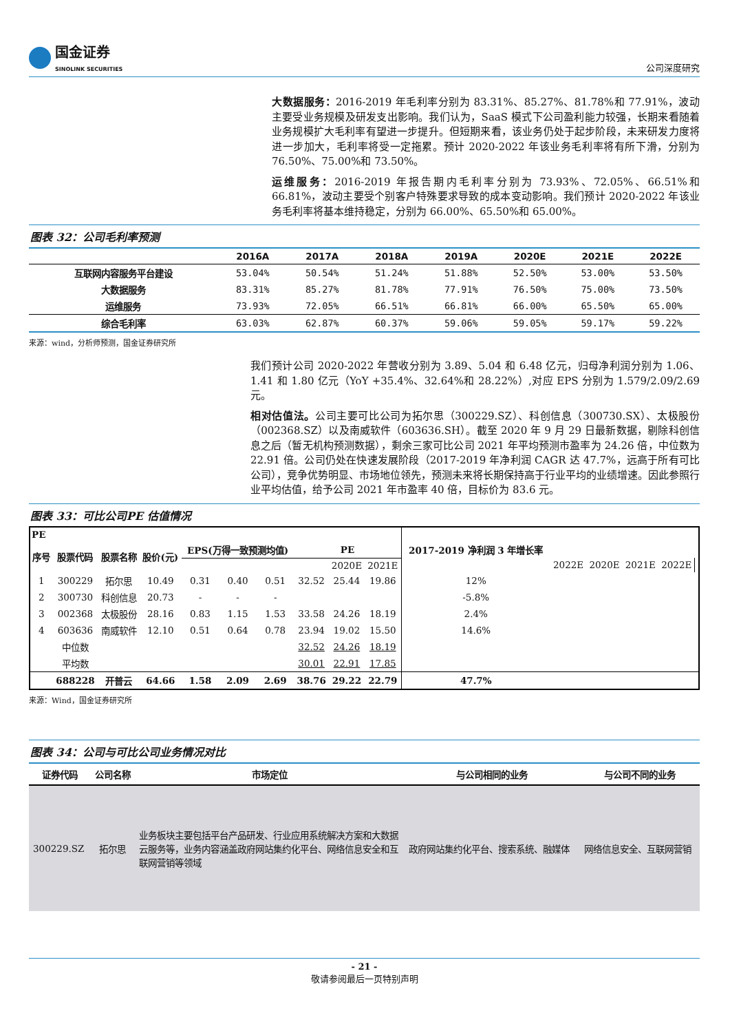国金证券
SINOLINK SECURITIES
公司深度研究
大数据服务：2016-2019 年毛利率分别为 83.31%、85.27%、81.78%和 77.91%，波动主要受业务规模及研发支出影响。我们认为，SaaS 模式下公司盈利能力较强，长期来看随着业务规模扩大毛利率有望进一步提升。但短期来看，该业务仍处于起步阶段，未来研发力度将进一步加大，毛利率将受一定拖累。预计 2020-2022 年该业务毛利率将有所下滑，分别为 76.50%、75.00%和 73.50%。
运维服务：2016-2019 年报告期内毛利率分别为 73.93%、72.05%、66.51%和 66.81%，波动主要受个别客户特殊要求导致的成本变动影响。我们预计 2020-2022 年该业务毛利率将基本维持稳定，分别为 66.00%、65.50%和 65.00%。
图表 32：公司毛利率预测
| | 2016A | 2017A | 2018A | 2019A | 2020E | 2021E | 2022E |
| --- | --- | --- | --- | --- | --- | --- | --- |
| 互联网内容服务平台建设 | 53.04% | 50.54% | 51.24% | 51.88% | 52.50% | 53.00% | 53.50% |
| 大数据服务 | 83.31% | 85.27% | 81.78% | 77.91% | 76.50% | 75.00% | 73.50% |
| 运维服务 | 73.93% | 72.05% | 66.51% | 66.81% | 66.00% | 65.50% | 65.00% |
| 综合毛利率 | 63.03% | 62.87% | 60.37% | 59.06% | 59.05% | 59.17% | 59.22% |
来源：wind，分析师预测，国金证券研究所
我们预计公司 2020-2022 年营收分别为 3.89、5.04 和 6.48 亿元，归母净利润分别为 1.06、1.41 和 1.80 亿元（YoY +35.4%、32.64%和 28.22%）,对应 EPS 分别为 1.579/2.09/2.69 元。
相对估值法。公司主要可比公司为拓尔思（300229.SZ）、科创信息（300730.SX）、太极股份（002368.SZ）以及南威软件（603636.SH）。截至 2020 年 9 月 29 日最新数据，剔除科创信息之后（暂无机构预测数据），剩余三家可比公司 2021 年平均预测市盈率为 24.26 倍，中位数为 22.91 倍。公司仍处在快速发展阶段（2017-2019 年净利润 CAGR 达 47.7%，远高于所有可比公司），竞争优势明显、市场地位领先，预测未来将长期保持高于行业平均的业绩增速。因此参照行业平均估值，给予公司 2021 年市盈率 40 倍，目标价为 83.6 元。
图表 33：可比公司PE 估值情况
| PE | | | | | | | | | | 2017-2019 净利润 3 年增长率 | | | | | |
| --- | --- | --- | --- | --- | --- | --- | --- | --- | --- | --- | --- | --- | --- | --- | --- |
| 序号 | 股票代码 | 股票名称 | 股价(元) | EPS(万得一致预测均值) | | | PE | | | | | | | | |
| | | | | | | | | 2020E | 2021E | | 2022E | 2020E | 2021E | 2022E | |
| 1 | 300229 | 拓尔思 | 10.49 | 0.31 | 0.40 | 0.51 | 32.52 | 25.44 | 19.86 | 12% | | | | | |
| 2 | 300730 | 科创信息 | 20.73 | - | - | - | | | | -5.8% | | | | | |
| 3 | 002368 | 太极股份 | 28.16 | 0.83 | 1.15 | 1.53 | 33.58 | 24.26 | 18.19 | 2.4% | | | | | |
| 4 | 603636 | 南威软件 | 12.10 | 0.51 | 0.64 | 0.78 | 23.94 | 19.02 | 15.50 | 14.6% | | | | | |
| | 中位数 | | | | | | 32.52 | 24.26 | 18.19 | | | | | | |
| | 平均数 | | | | | | 30.01 | 22.91 | 17.85 | | | | | | |
| | 688228 | 开普云 | 64.66 | 1.58 | 2.09 | 2.69 | 38.76 | 29.22 | 22.79 | 47.7% | | | | | |
来源：Wind，国金证券研究所
图表 34：公司与可比公司业务情况对比
| 证券代码 | 公司名称 | 市场定位 | 与公司相同的业务 | 与公司不同的业务 |
| --- | --- | --- | --- | --- |
| 300229.SZ | 拓尔思 | 业务板块主要包括平台产品研发、行业应用系统解决方案和大数据云服务等，业务内容涵盖政府网站集约化平台、网络信息安全和互联网营销等领域 | 政府网站集约化平台、搜索系统、融媒体 | 网络信息安全、互联网营销 |
- 21 -
敬请参阅最后一页特别声明